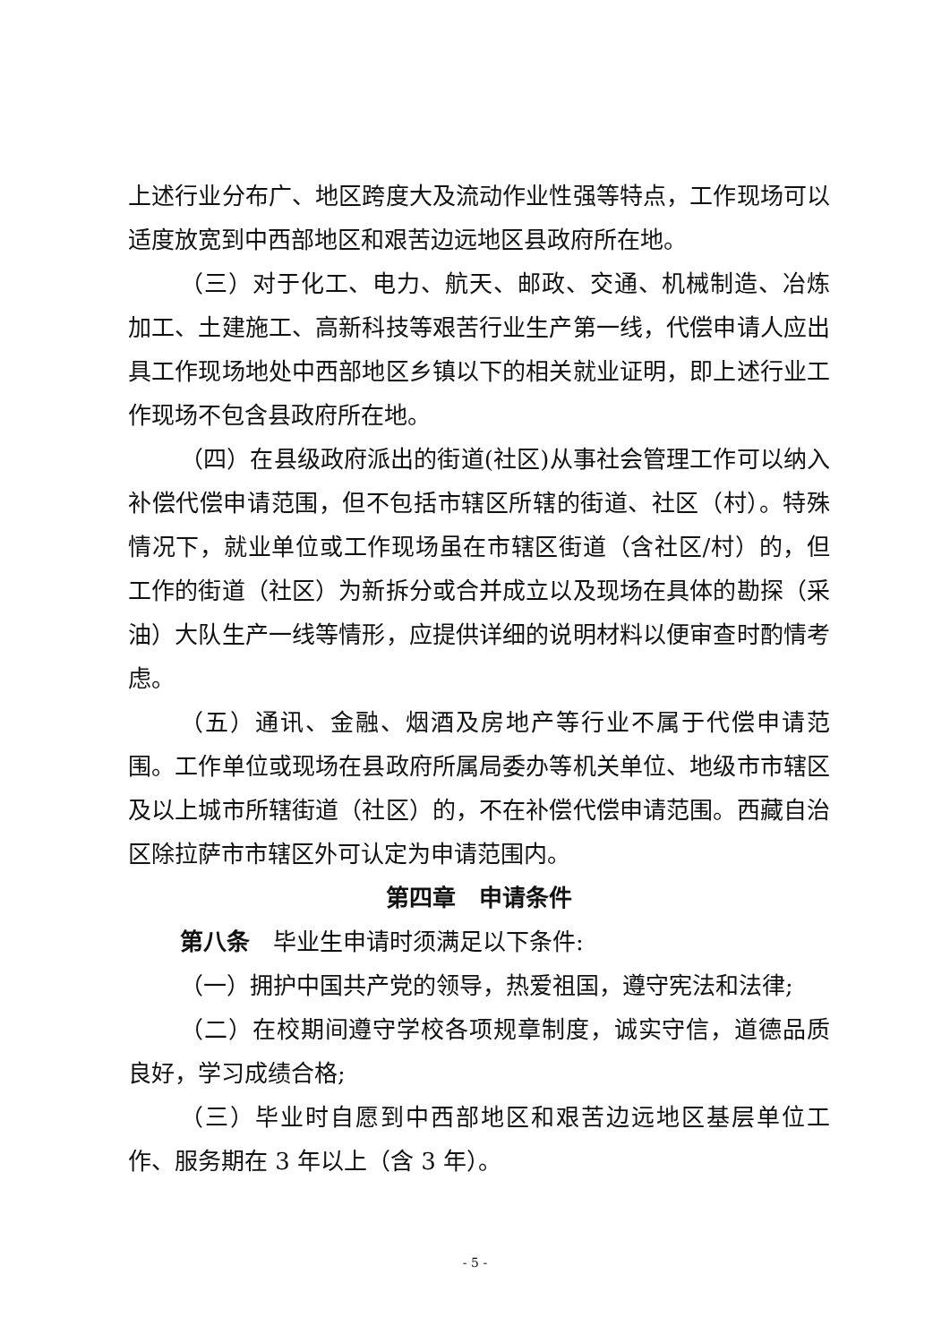上述行业分布广、地区跨度大及流动作业性强等特点，工作现场可以适度放宽到中西部地区和艰苦边远地区县政府所在地。
（三）对于化工、电力、航天、邮政、交通、机械制造、冶炼加工、土建施工、高新科技等艰苦行业生产第一线，代偿申请人应出具工作现场地处中西部地区乡镇以下的相关就业证明，即上述行业工作现场不包含县政府所在地。
（四）在县级政府派出的街道(社区)从事社会管理工作可以纳入补偿代偿申请范围，但不包括市辖区所辖的街道、社区（村）。特殊情况下，就业单位或工作现场虽在市辖区街道（含社区/村）的，但工作的街道（社区）为新拆分或合并成立以及现场在具体的勘探（采油）大队生产一线等情形，应提供详细的说明材料以便审查时酌情考虑。
（五）通讯、金融、烟酒及房地产等行业不属于代偿申请范围。工作单位或现场在县政府所属局委办等机关单位、地级市市辖区及以上城市所辖街道（社区）的，不在补偿代偿申请范围。西藏自治区除拉萨市市辖区外可认定为申请范围内。
第四章　申请条件
第八条　毕业生申请时须满足以下条件:
（一）拥护中国共产党的领导，热爱祖国，遵守宪法和法律;
（二）在校期间遵守学校各项规章制度，诚实守信，道德品质良好，学习成绩合格;
（三）毕业时自愿到中西部地区和艰苦边远地区基层单位工作、服务期在 3 年以上（含 3 年）。
- 5 -